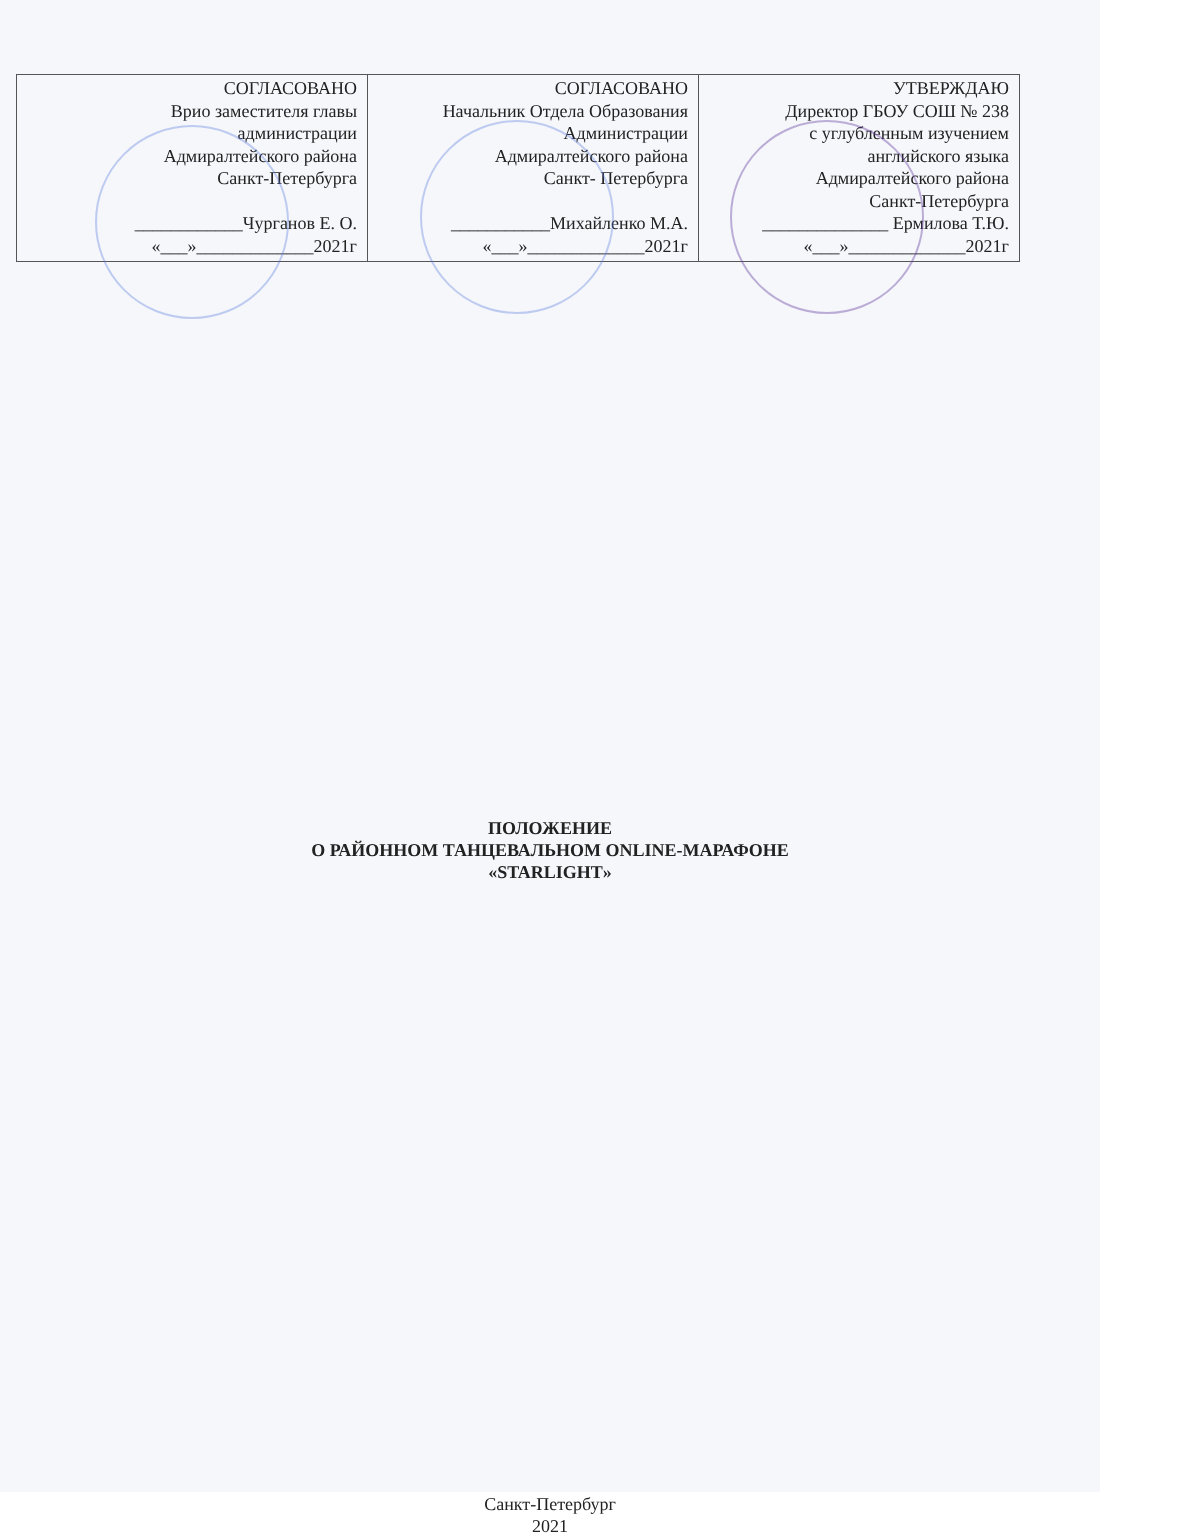| СОГЛАСОВАНО Врио заместителя главы администрации Адмиралтейского района Санкт-Петербурга ____________Чурганов Е. О. «___»_____________2021г | СОГЛАСОВАНО Начальник Отдела Образования Администрации Адмиралтейского района Санкт- Петербурга ___________Михайленко М.А. «___»_____________2021г | УТВЕРЖДАЮ Директор ГБОУ СОШ № 238 с углубленным изучением английского языка Адмиралтейского района Санкт-Петербурга ______________ Ермилова Т.Ю. «___»_____________2021г |
ПОЛОЖЕНИЕ
О РАЙОННОМ ТАНЦЕВАЛЬНОМ ONLINE-МАРАФОНЕ
«STARLIGHT»
Санкт-Петербург
2021